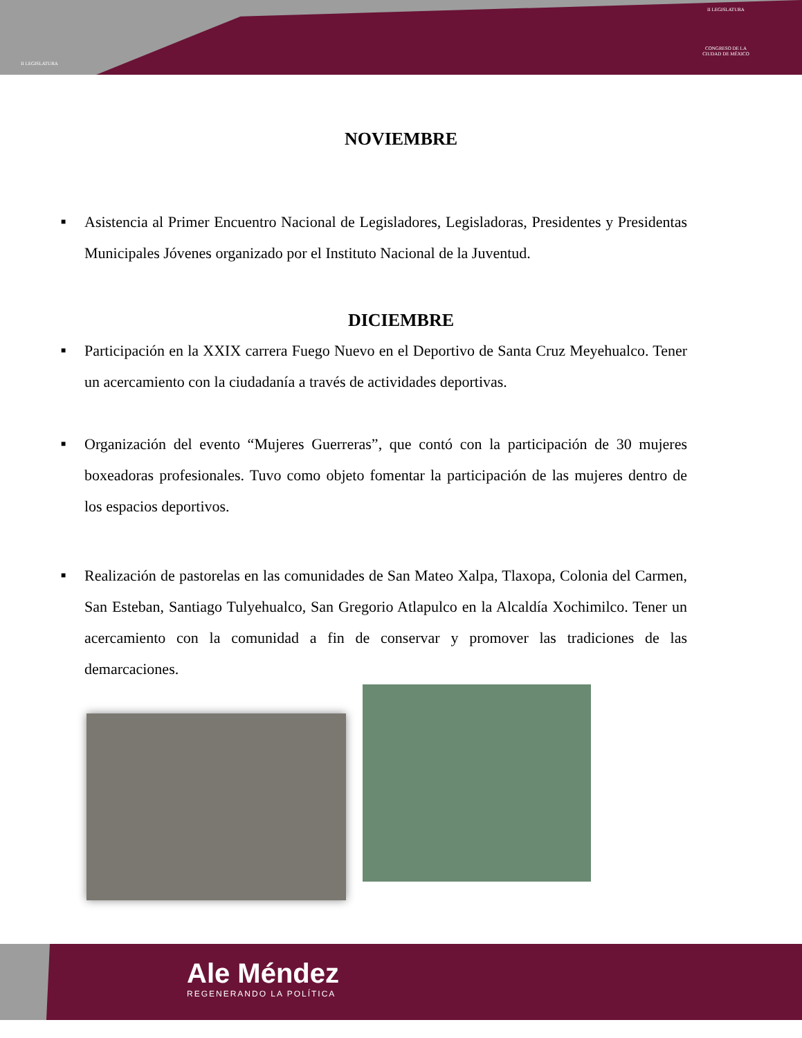II LEGISLATURA
II LEGISLATURA
CONGRESO DE LA
CIUDAD DE MÉXICO
NOVIEMBRE
■ Asistencia al Primer Encuentro Nacional de Legisladores, Legisladoras, Presidentes y Presidentas Municipales Jóvenes organizado por el Instituto Nacional de la Juventud.
DICIEMBRE
■ Participación en la XXIX carrera Fuego Nuevo en el Deportivo de Santa Cruz Meyehualco. Tener un acercamiento con la ciudadanía a través de actividades deportivas.
■ Organización del evento “Mujeres Guerreras”, que contó con la participación de 30 mujeres boxeadoras profesionales. Tuvo como objeto fomentar la participación de las mujeres dentro de los espacios deportivos.
■ Realización de pastorelas en las comunidades de San Mateo Xalpa, Tlaxopa, Colonia del Carmen, San Esteban, Santiago Tulyehualco, San Gregorio Atlapulco en la Alcaldía Xochimilco. Tener un acercamiento con la comunidad a fin de conservar y promover las tradiciones de las demarcaciones.
Ale Méndez
REGENERANDO LA POLÍTICA